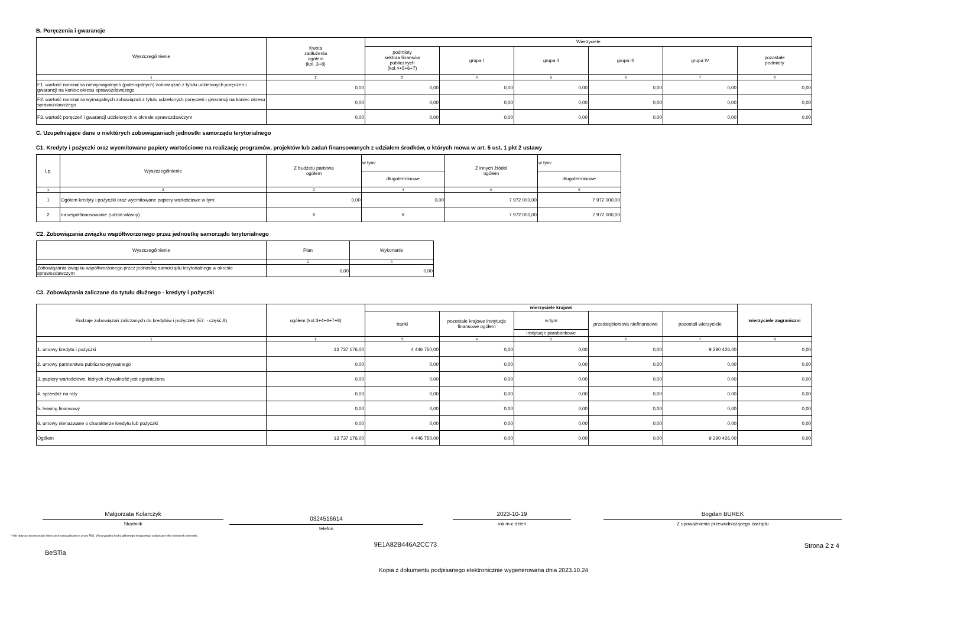B. Poręczenia i gwarancje
| Wyszczególnienie | Kwota zadłużenia ogółem (kol. 3+8) | Wierzyciele | | | | | |
| --- | --- | --- | --- | --- | --- | --- | --- |
| | | podmioty sektora finansów publicznych (kol.4+5+6+7) | grupa I | grupa II | grupa III | grupa IV | pozostałe podmioty |
| 1 | 2 | 3 | 4 | 5 | 6 | 7 | 8 |
| F1. wartość nominalna niewymagalnych (potencjalnych) zobowiązań z tytułu udzielonych poręczeń i gwarancji na koniec okresu sprawozdawczego | 0,00 | 0,00 | 0,00 | 0,00 | 0,00 | 0,00 | 0,00 |
| F2. wartość nominalna wymagalnych zobowiązań z tytułu udzielonych poręczeń i gwarancji na koniec okresu sprawozdawczego | 0,00 | 0,00 | 0,00 | 0,00 | 0,00 | 0,00 | 0,00 |
| F3. wartość poręczeń i gwarancji udzielonych w okresie sprawozdawczym | 0,00 | 0,00 | 0,00 | 0,00 | 0,00 | 0,00 | 0,00 |
C. Uzupełniające dane o niektórych zobowiązaniach jednostki samorządu terytorialnego
C1. Kredyty i pożyczki oraz wyemitowane papiery wartościowe na realizację programów, projektów lub zadań finansowanych z udziałem środków, o których mowa w art. 5 ust. 1 pkt 2 ustawy
| Lp. | Wyszczególnienie | Z budżetu państwa ogółem | w tym: | Z innych źródeł ogółem | w tym: |
| --- | --- | --- | --- | --- | --- |
| | | | długoterminowe | | długoterminowe |
| 1 | 2 | 3 | 4 | 5 | 6 |
| 1 | Ogółem kredyty i pożyczki oraz wyemitowane papiery wartościowe w tym: | 0,00 | 0,00 | 7 972 000,00 | 7 972 000,00 |
| 2 | na współfinansowanie (udział własny) | X | X | 7 972 000,00 | 7 972 000,00 |
C2. Zobowiązania związku współtworzonego przez jednostkę samorządu terytorialnego
| Wyszczególnienie | Plan | Wykonanie |
| --- | --- | --- |
| 1 | 2 | 3 |
| Zobowiązania związku współtworzonego przez jednostkę samorządu terytorialnego w okresie sprawozdawczym | 0,00 | 0,00 |
C3. Zobowiązania zaliczane do tytułu dłużnego - kredyty i pożyczki
| Rodzaje zobowiązań zaliczanych do kredytów i pożyczek (E2. - część A) | ogółem (kol.3+4+6+7+8) | wierzyciele krajowi | | | | | wierzyciele zagraniczni |
| --- | --- | --- | --- | --- | --- | --- | --- |
| | | banki | pozostałe krajowe instytucje finansowe ogółem | w tym | przedsiębiorstwa niefinansowe | pozostali wierzyciele | |
| | | | | instytucje parabankowe | | | |
| 1 | 2 | 3 | 4 | 5 | 6 | 7 | 8 |
| 1. umowy kredytu i pożyczki | 13 737 176,00 | 4 446 750,00 | 0,00 | 0,00 | 0,00 | 9 290 426,00 | 0,00 |
| 2. umowy partnerstwa publiczno-prywatnego | 0,00 | 0,00 | 0,00 | 0,00 | 0,00 | 0,00 | 0,00 |
| 3. papiery wartościowe, których zbywalność jest ograniczona | 0,00 | 0,00 | 0,00 | 0,00 | 0,00 | 0,00 | 0,00 |
| 4. sprzedaż na raty | 0,00 | 0,00 | 0,00 | 0,00 | 0,00 | 0,00 | 0,00 |
| 5. leasing finansowy | 0,00 | 0,00 | 0,00 | 0,00 | 0,00 | 0,00 | 0,00 |
| 6. umowy nienazwane o charakterze kredytu lub pożyczki | 0,00 | 0,00 | 0,00 | 0,00 | 0,00 | 0,00 | 0,00 |
| Ogółem | 13 737 176,00 | 4 446 750,00 | 0,00 | 0,00 | 0,00 | 9 290 426,00 | 0,00 |
Małgorzata Kolarczyk
Skarbnik
0324516614
telefon
2023-10-19
rok m-c dzień
Bogdan BUREK
Z upoważnienia przewodniczącego zarządu
* Nie dotyczy sprawozdań zbiorczych sporządzanych przez RIO. W przypadku braku głównego księgowego podpisuje tylko kierownik jednostki.
BeSTia
9E1A82B446A2CC73 Strona 2 z 4
Kopia z dokumentu podpisanego elektronicznie wygenerowana dnia 2023.10.24